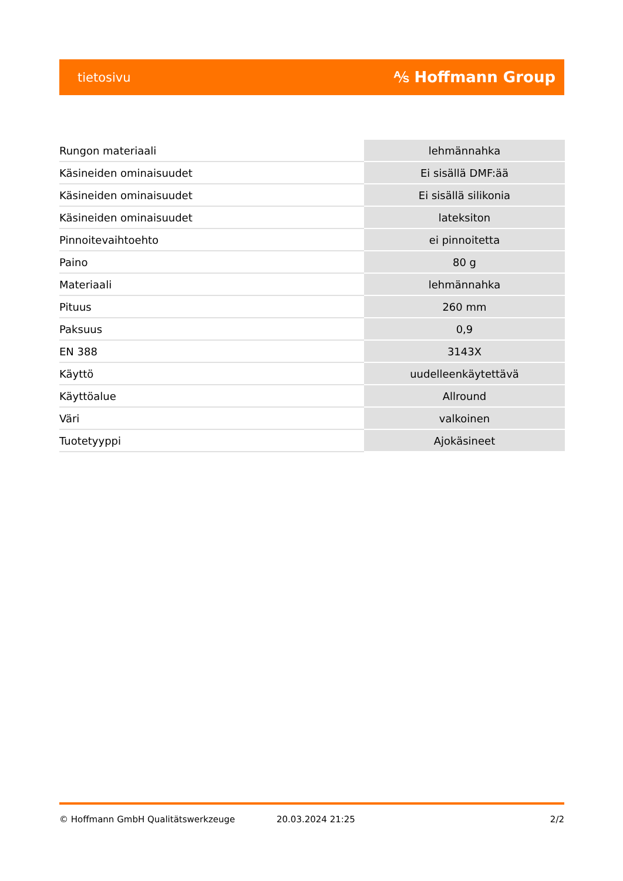tietosivu ⅍ Hoffmann Group
| Rungon materiaali | lehmännahka |
| Käsineiden ominaisuudet | Ei sisällä DMF:ää |
| Käsineiden ominaisuudet | Ei sisällä silikonia |
| Käsineiden ominaisuudet | lateksiton |
| Pinnoitevaihtoehto | ei pinnoitetta |
| Paino | 80 g |
| Materiaali | lehmännahka |
| Pituus | 260 mm |
| Paksuus | 0,9 |
| EN 388 | 3143X |
| Käyttö | uudelleenkäytettävä |
| Käyttöalue | Allround |
| Väri | valkoinen |
| Tuotetyyppi | Ajokäsineet |
© Hoffmann GmbH Qualitätswerkzeuge 20.03.2024 21:25 2/2